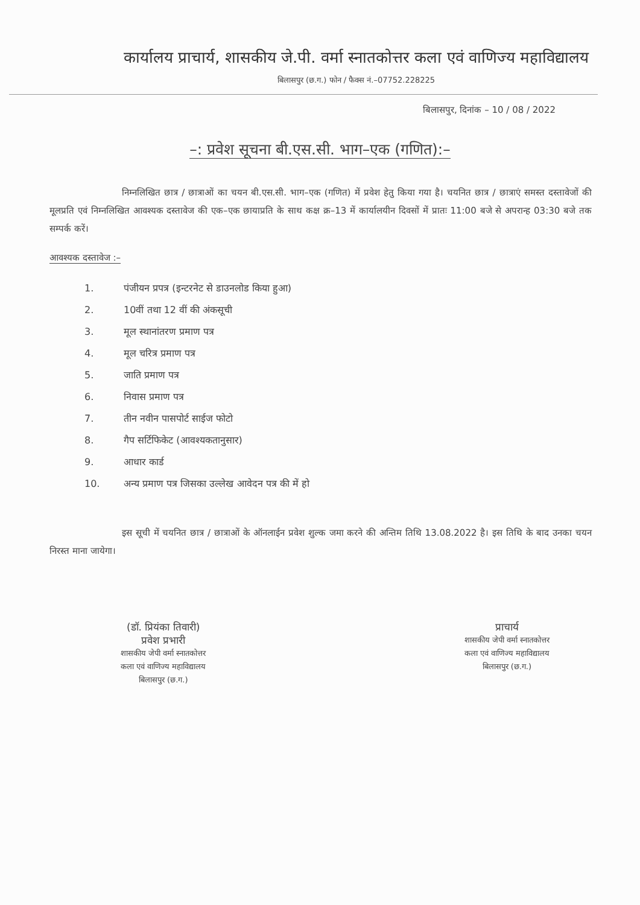कार्यालय प्राचार्य, शासकीय जे.पी. वर्मा स्नातकोत्तर कला एवं वाणिज्य महाविद्यालय
बिलासपुर (छ.ग.) फोन / फैक्स नं.–07752.228225
बिलासपुर, दिनांक – 10 / 08 / 2022
–: प्रवेश सूचना बी.एस.सी. भाग–एक (गणित):–
निम्नलिखित छात्र / छात्राओं का चयन बी.एस.सी. भाग–एक (गणित) में प्रवेश हेतु किया गया है। चयनित छात्र / छात्राएं समस्त दस्तावेजों की मूलप्रति एवं निम्नलिखित आवश्यक दस्तावेज की एक–एक छायाप्रति के साथ कक्ष क्र–13 में कार्यालयीन दिवसों में प्रातः 11:00 बजे से अपरान्ह 03:30 बजे तक सम्पर्क करें।
आवश्यक दस्तावेज :–
1. पंजीयन प्रपत्र (इन्टरनेट से डाउनलोड किया हुआ)
2. 10वीं तथा 12 वीं की अंकसूची
3. मूल स्थानांतरण प्रमाण पत्र
4. मूल चरित्र प्रमाण पत्र
5. जाति प्रमाण पत्र
6. निवास प्रमाण पत्र
7. तीन नवीन पासपोर्ट साईज फोटो
8. गैप सर्टिफिकेट (आवश्यकतानुसार)
9. आधार कार्ड
10. अन्य प्रमाण पत्र जिसका उल्लेख आवेदन पत्र की में हो
इस सूची में चयनित छात्र / छात्राओं के ऑनलाईन प्रवेश शुल्क जमा करने की अन्तिम तिथि 13.08.2022 है। इस तिथि के बाद उनका चयन निरस्त माना जायेगा।
(डॉ. प्रियंका तिवारी)
प्रवेश प्रभारी
शासकीय जेपी वर्मा स्नातकोत्तर
कला एवं वाणिज्य महाविद्यालय
बिलासपुर (छ.ग.)
प्राचार्य
शासकीय जेपी वर्मा स्नातकोत्तर
कला एवं वाणिज्य महाविद्यालय
बिलासपुर (छ.ग.)